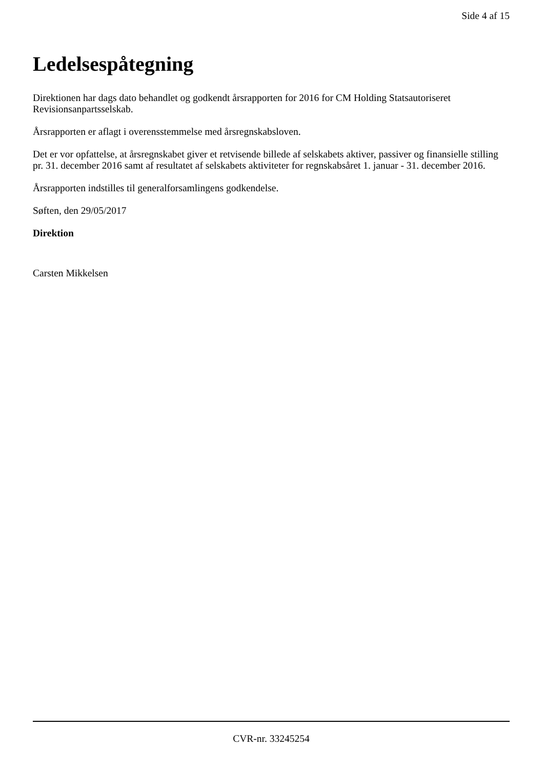Side 4 af 15
Ledelsespåtegning
Direktionen har dags dato behandlet og godkendt årsrapporten for 2016 for CM Holding Statsautoriseret Revisionsanpartsselskab.
Årsrapporten er aflagt i overensstemmelse med årsregnskabsloven.
Det er vor opfattelse, at årsregnskabet giver et retvisende billede af selskabets aktiver, passiver og finansielle stilling pr. 31. december 2016 samt af resultatet af selskabets aktiviteter for regnskabsåret 1. januar - 31. december 2016.
Årsrapporten indstilles til generalforsamlingens godkendelse.
Søften, den 29/05/2017
Direktion
Carsten Mikkelsen
CVR-nr. 33245254